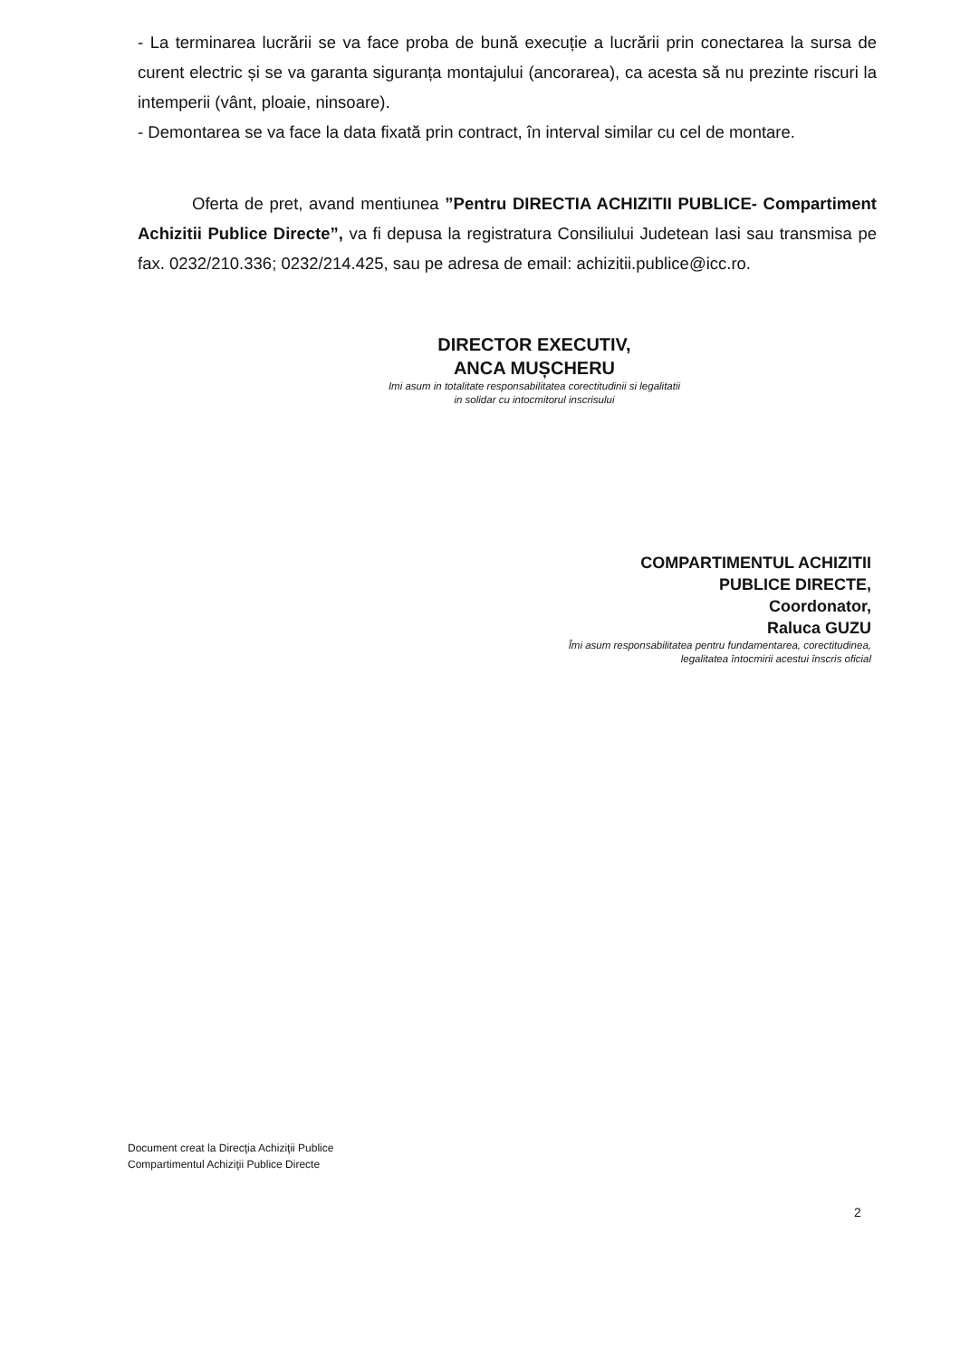- La terminarea lucrării se va face proba de bună execuție a lucrării prin conectarea la sursa de curent electric și se va garanta siguranța montajului (ancorarea), ca acesta să nu prezinte riscuri la intemperii (vânt, ploaie, ninsoare).
- Demontarea se va face la data fixată prin contract, în interval similar cu cel de montare.
Oferta de pret, avand mentiunea ”Pentru DIRECTIA ACHIZITII PUBLICE- Compartiment Achizitii Publice Directe”, va fi depusa la registratura Consiliului Judetean Iasi sau transmisa pe fax. 0232/210.336; 0232/214.425, sau pe adresa de email: achizitii.publice@icc.ro.
DIRECTOR EXECUTIV,
ANCA MUȘCHERU
Imi asum in totalitate responsabilitatea corectitudinii si legalitatii
in solidar cu intocmitorul inscrisului
COMPARTIMENTUL ACHIZITII
PUBLICE DIRECTE,
Coordonator,
Raluca GUZU
Îmi asum responsabilitatea pentru fundamentarea, corectitudinea,
legalitatea întocmirii acestui înscris oficial
Document creat la Direcţia Achiziţii Publice
Compartimentul Achiziţii Publice Directe
2